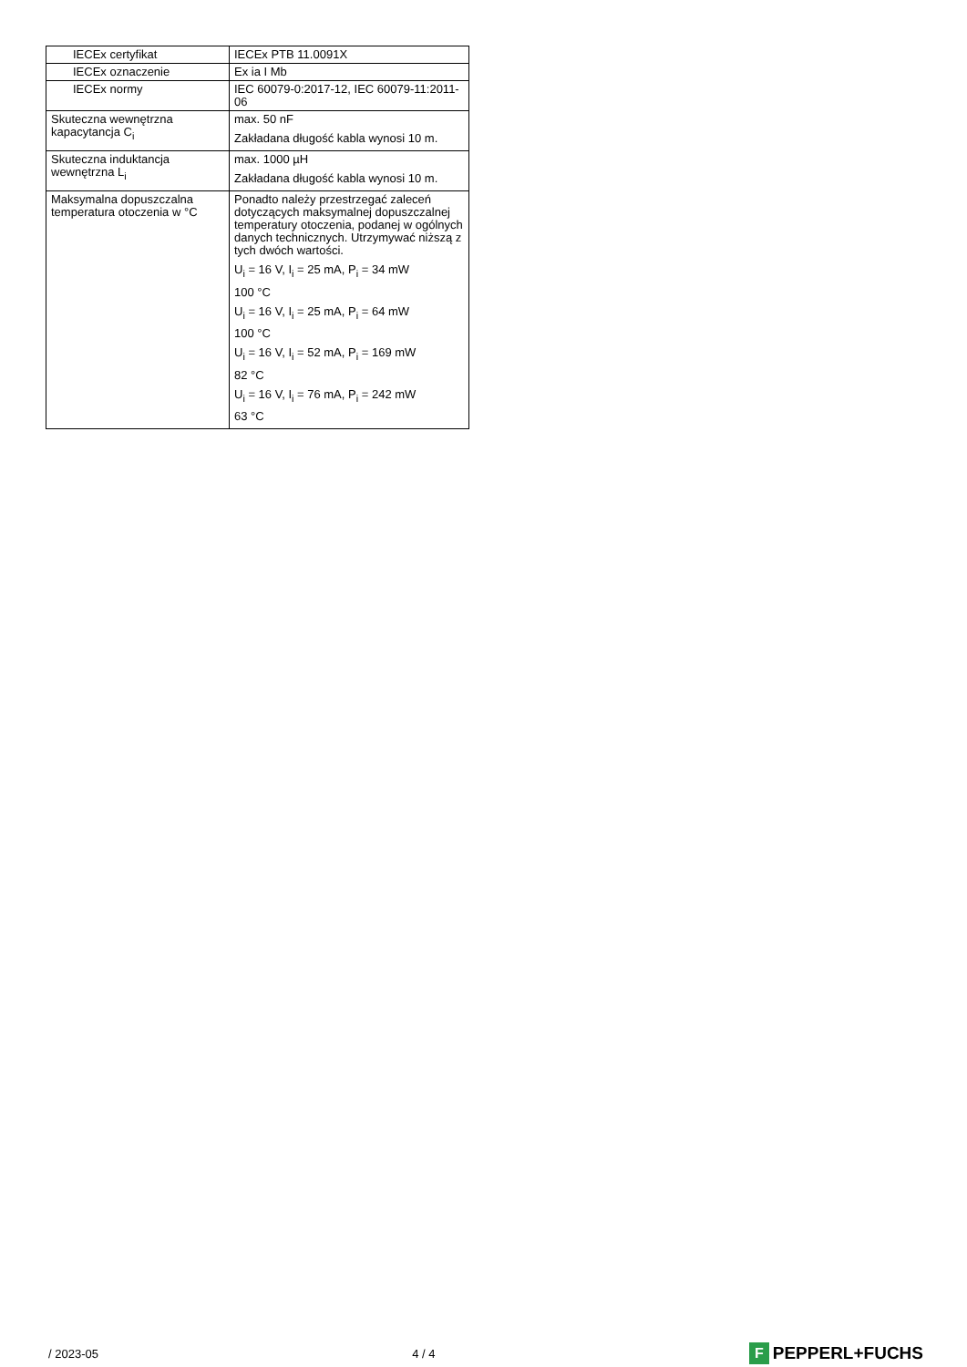| IECEx certyfikat | IECEx PTB 11.0091X |
| IECEx oznaczenie | Ex ia I Mb |
| IECEx normy | IEC 60079-0:2017-12, IEC 60079-11:2011-06 |
| Skuteczna wewnętrzna kapacytancja C<sub>i</sub> | max. 50 nF Zakładana długość kabla wynosi 10 m. |
| Skuteczna induktancja wewnętrzna L<sub>i</sub> | max. 1000 µH Zakładana długość kabla wynosi 10 m. |
| Maksymalna dopuszczalna temperatura otoczenia w °C | Ponadto należy przestrzegać zaleceń dotyczących maksymalnej dopuszczalnej temperatury otoczenia, podanej w ogólnych danych technicznych. Utrzymywać niższą z tych dwóch wartości. U<sub>i</sub> = 16 V, I<sub>i</sub> = 25 mA, P<sub>i</sub> = 34 mW 100 °C U<sub>i</sub> = 16 V, I<sub>i</sub> = 25 mA, P<sub>i</sub> = 64 mW 100 °C U<sub>i</sub> = 16 V, I<sub>i</sub> = 52 mA, P<sub>i</sub> = 169 mW 82 °C U<sub>i</sub> = 16 V, I<sub>i</sub> = 76 mA, P<sub>i</sub> = 242 mW 63 °C |
/ 2023-05 4 / 4 F PEPPERL+FUCHS